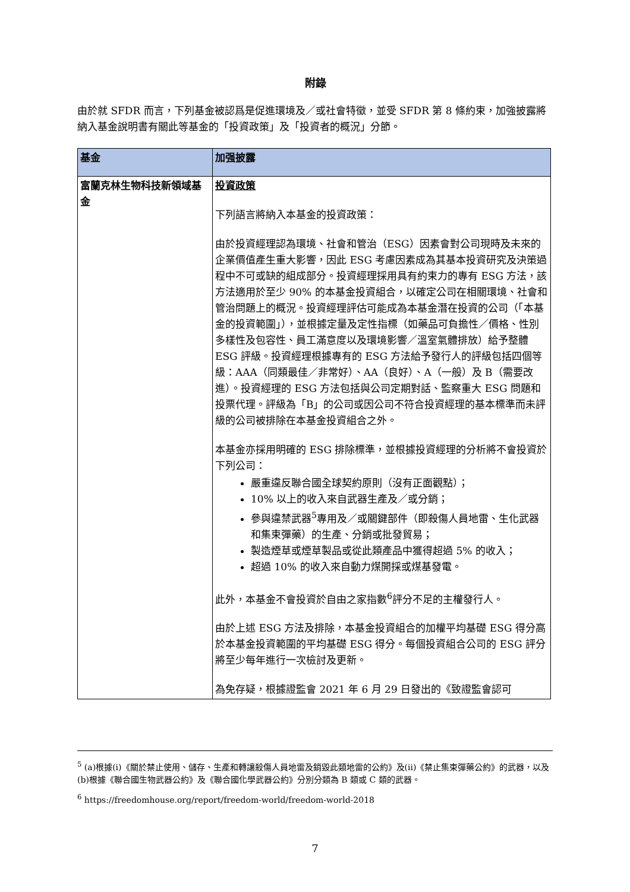附錄
由於就 SFDR 而言，下列基金被認爲是促進環境及／或社會特徵，並受 SFDR 第 8 條約束，加強披露將納入基金說明書有關此等基金的「投資政策」及「投資者的概況」分節。
| 基金 | 加强披露 |
| --- | --- |
| 富蘭克林生物科技新領域基金 | 投資政策 下列語言將納入本基金的投資政策： 由於投資經理認為環境、社會和管治（ESG）因素會對公司現時及未來的企業價值產生重大影響，因此 ESG 考慮因素成為其基本投資研究及決策過程中不可或缺的組成部分。投資經理採用具有約束力的專有 ESG 方法，該方法適用於至少 90% 的本基金投資組合，以確定公司在相關環境、社會和管治問題上的概況。投資經理評估可能成為本基金潛在投資的公司（「本基金的投資範圍」），並根據定量及定性指標（如藥品可負擔性／價格、性別多樣性及包容性、員工滿意度以及環境影響／溫室氣體排放）給予整體 ESG 評級。投資經理根據專有的 ESG 方法給予發行人的評級包括四個等級：AAA（同類最佳／非常好）、AA（良好）、A（一般）及 B（需要改進）。投資經理的 ESG 方法包括與公司定期對話、監察重大 ESG 問題和投票代理。評級為「B」的公司或因公司不符合投資經理的基本標準而未評級的公司被排除在本基金投資組合之外。 本基金亦採用明確的 ESG 排除標準，並根據投資經理的分析將不會投資於下列公司： 嚴重違反聯合國全球契約原則（沒有正面觀點）； 10% 以上的收入來自武器生產及／或分銷； 參與違禁武器<sup>5</sup>專用及／或關鍵部件（即殺傷人員地雷、生化武器和集束彈藥）的生產、分銷或批發貿易； 製造煙草或煙草製品或從此類產品中獲得超過 5% 的收入； 超過 10% 的收入來自動力煤開採或煤基發電。 此外，本基金不會投資於自由之家指數<sup>6</sup>評分不足的主權發行人。 由於上述 ESG 方法及排除，本基金投資組合的加權平均基礎 ESG 得分高於本基金投資範圍的平均基礎 ESG 得分。每個投資組合公司的 ESG 評分將至少每年進行一次檢討及更新。 為免存疑，根據證監會 2021 年 6 月 29 日發出的《致證監會認可 |
<sup>5</sup> (a)根據(i)《關於禁止使用、儲存、生產和轉讓殺傷人員地雷及銷毀此類地雷的公約》及(ii)《禁止集束彈藥公約》的武器，以及(b)根據《聯合國生物武器公約》及《聯合國化學武器公約》分別分類為 B 類或 C 類的武器。
<sup>6</sup> https://freedomhouse.org/report/freedom-world/freedom-world-2018
7